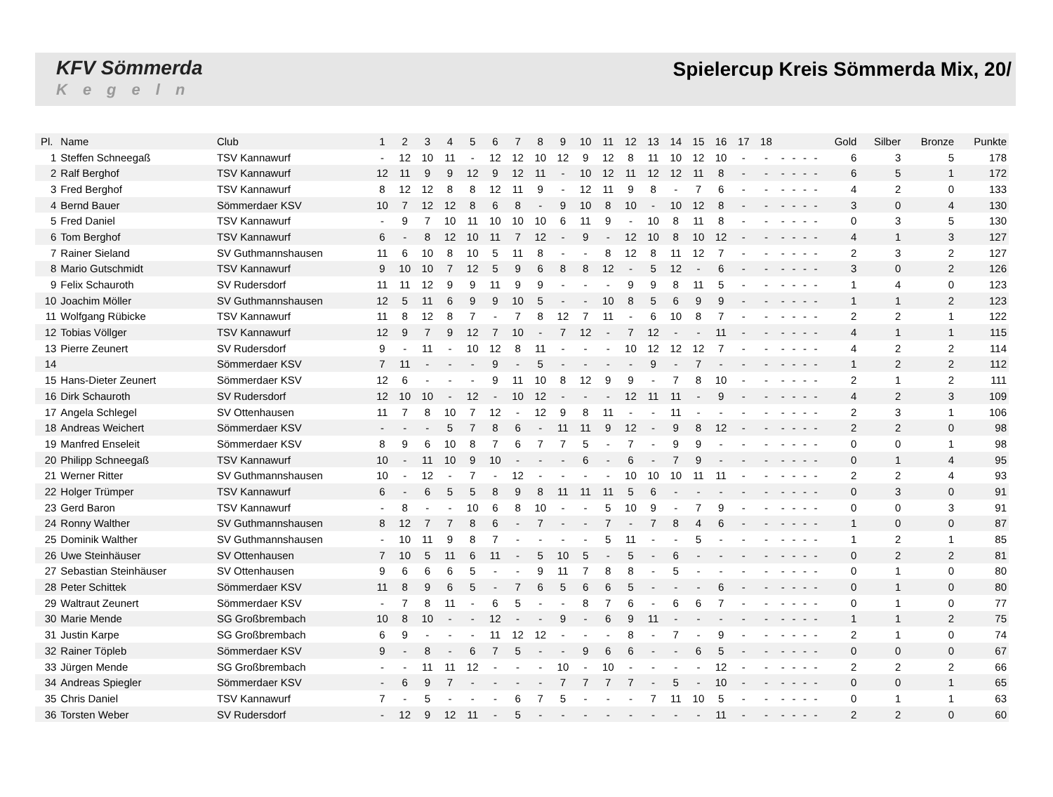KFV Sömmerda
Kegeln
Spielercup Kreis Sömmerda Mix, 20/
| Pl. | Name | Club | 1 | 2 | 3 | 4 | 5 | 6 | 7 | 8 | 9 | 10 | 11 | 12 | 13 | 14 | 15 | 16 | 17 | 18 | | | | | Gold | Silber | Bronze | Punkte |
| --- | --- | --- | --- | --- | --- | --- | --- | --- | --- | --- | --- | --- | --- | --- | --- | --- | --- | --- | --- | --- | --- | --- | --- | --- | --- | --- | --- | --- |
| 1 | Steffen Schneegaß | TSV Kannawurf | - | 12 | 10 | 11 | - | 12 | 12 | 10 | 12 | 9 | 12 | 8 | 11 | 10 | 12 | 10 | - | - | - | - | - | - | 6 | 3 | 5 | 178 |
| 2 | Ralf Berghof | TSV Kannawurf | 12 | 11 | 9 | 9 | 12 | 9 | 12 | 11 | - | 10 | 12 | 11 | 12 | 12 | 11 | 8 | - | - | - | - | - | - | 6 | 5 | 1 | 172 |
| 3 | Fred Berghof | TSV Kannawurf | 8 | 12 | 12 | 8 | 8 | 12 | 11 | 9 | - | 12 | 11 | 9 | 8 | - | 7 | 6 | - | - | - | - | - | - | 4 | 2 | 0 | 133 |
| 4 | Bernd Bauer | Sömmerdaer KSV | 10 | 7 | 12 | 12 | 8 | 6 | 8 | - | 9 | 10 | 8 | 10 | - | 10 | 12 | 8 | - | - | - | - | - | - | 3 | 0 | 4 | 130 |
| 5 | Fred Daniel | TSV Kannawurf | - | 9 | 7 | 10 | 11 | 10 | 10 | 10 | 6 | 11 | 9 | - | 10 | 8 | 11 | 8 | - | - | - | - | - | - | 0 | 3 | 5 | 130 |
| 6 | Tom Berghof | TSV Kannawurf | 6 | - | 8 | 12 | 10 | 11 | 7 | 12 | - | 9 | - | 12 | 10 | 8 | 10 | 12 | - | - | - | - | - | - | 4 | 1 | 3 | 127 |
| 7 | Rainer Sieland | SV Guthmannshausen | 11 | 6 | 10 | 8 | 10 | 5 | 11 | 8 | - | - | 8 | 12 | 8 | 11 | 12 | 7 | - | - | - | - | - | - | 2 | 3 | 2 | 127 |
| 8 | Mario Gutschmidt | TSV Kannawurf | 9 | 10 | 10 | 7 | 12 | 5 | 9 | 6 | 8 | 8 | 12 | - | 5 | 12 | - | 6 | - | - | - | - | - | - | 3 | 0 | 2 | 126 |
| 9 | Felix Schauroth | SV Rudersdorf | 11 | 11 | 12 | 9 | 9 | 11 | 9 | 9 | - | - | - | 9 | 9 | 8 | 11 | 5 | - | - | - | - | - | - | 1 | 4 | 0 | 123 |
| 10 | Joachim Möller | SV Guthmannshausen | 12 | 5 | 11 | 6 | 9 | 9 | 10 | 5 | - | - | 10 | 8 | 5 | 6 | 9 | 9 | - | - | - | - | - | - | 1 | 1 | 2 | 123 |
| 11 | Wolfgang Rübicke | TSV Kannawurf | 11 | 8 | 12 | 8 | 7 | - | 7 | 8 | 12 | 7 | 11 | - | 6 | 10 | 8 | 7 | - | - | - | - | - | - | 2 | 2 | 1 | 122 |
| 12 | Tobias Völlger | TSV Kannawurf | 12 | 9 | 7 | 9 | 12 | 7 | 10 | - | 7 | 12 | - | 7 | 12 | - | - | 11 | - | - | - | - | - | - | 4 | 1 | 1 | 115 |
| 13 | Pierre Zeunert | SV Rudersdorf | 9 | - | 11 | - | 10 | 12 | 8 | 11 | - | - | - | 10 | 12 | 12 | 12 | 7 | - | - | - | - | - | - | 4 | 2 | 2 | 114 |
| 14 | | Sömmerdaer KSV | 7 | 11 | - | - | - | 9 | - | 5 | - | - | - | - | 9 | - | 7 | - | - | - | - | - | - | - | 1 | 2 | 2 | 112 |
| 15 | Hans-Dieter Zeunert | Sömmerdaer KSV | 12 | 6 | - | - | - | 9 | 11 | 10 | 8 | 12 | 9 | 9 | - | 7 | 8 | 10 | - | - | - | - | - | - | 2 | 1 | 2 | 111 |
| 16 | Dirk Schauroth | SV Rudersdorf | 12 | 10 | 10 | - | 12 | - | 10 | 12 | - | - | - | 12 | 11 | 11 | - | 9 | - | - | - | - | - | - | 4 | 2 | 3 | 109 |
| 17 | Angela Schlegel | SV Ottenhausen | 11 | 7 | 8 | 10 | 7 | 12 | - | 12 | 9 | 8 | 11 | - | - | 11 | - | - | - | - | - | - | - | - | 2 | 3 | 1 | 106 |
| 18 | Andreas Weichert | Sömmerdaer KSV | - | - | - | 5 | 7 | 8 | 6 | - | 11 | 11 | 9 | 12 | - | 9 | 8 | 12 | - | - | - | - | - | - | 2 | 2 | 0 | 98 |
| 19 | Manfred Enseleit | Sömmerdaer KSV | 8 | 9 | 6 | 10 | 8 | 7 | 6 | 7 | 7 | 5 | - | 7 | - | 9 | 9 | - | - | - | - | - | - | - | 0 | 0 | 1 | 98 |
| 20 | Philipp Schneegaß | TSV Kannawurf | 10 | - | 11 | 10 | 9 | 10 | - | - | - | 6 | - | 6 | - | 7 | 9 | - | - | - | - | - | - | - | 0 | 1 | 4 | 95 |
| 21 | Werner Ritter | SV Guthmannshausen | 10 | - | 12 | - | 7 | - | 12 | - | - | - | - | 10 | 10 | 10 | 11 | 11 | - | - | - | - | - | - | 2 | 2 | 4 | 93 |
| 22 | Holger Trümper | TSV Kannawurf | 6 | - | 6 | 5 | 5 | 8 | 9 | 8 | 11 | 11 | 11 | 5 | 6 | - | - | - | - | - | - | - | - | - | 0 | 3 | 0 | 91 |
| 23 | Gerd Baron | TSV Kannawurf | - | 8 | - | - | 10 | 6 | 8 | 10 | - | - | 5 | 10 | 9 | - | 7 | 9 | - | - | - | - | - | - | 0 | 0 | 3 | 91 |
| 24 | Ronny Walther | SV Guthmannshausen | 8 | 12 | 7 | 7 | 8 | 6 | - | 7 | - | - | 7 | - | 7 | 8 | 4 | 6 | - | - | - | - | - | - | 1 | 0 | 0 | 87 |
| 25 | Dominik Walther | SV Guthmannshausen | - | 10 | 11 | 9 | 8 | 7 | - | - | - | - | 5 | 11 | - | - | 5 | - | - | - | - | - | - | - | 1 | 2 | 1 | 85 |
| 26 | Uwe Steinhäuser | SV Ottenhausen | 7 | 10 | 5 | 11 | 6 | 11 | - | 5 | 10 | 5 | - | 5 | - | 6 | - | - | - | - | - | - | - | - | 0 | 2 | 2 | 81 |
| 27 | Sebastian Steinhäuser | SV Ottenhausen | 9 | 6 | 6 | 6 | 5 | - | - | 9 | 11 | 7 | 8 | 8 | - | 5 | - | - | - | - | - | - | - | - | 0 | 1 | 0 | 80 |
| 28 | Peter Schittek | Sömmerdaer KSV | 11 | 8 | 9 | 6 | 5 | - | 7 | 6 | 5 | 6 | 6 | 5 | - | - | - | 6 | - | - | - | - | - | - | 0 | 1 | 0 | 80 |
| 29 | Waltraut Zeunert | Sömmerdaer KSV | - | 7 | 8 | 11 | - | 6 | 5 | - | - | 8 | 7 | 6 | - | 6 | 6 | 7 | - | - | - | - | - | - | 0 | 1 | 0 | 77 |
| 30 | Marie Mende | SG Großbrembach | 10 | 8 | 10 | - | - | 12 | - | - | 9 | - | 6 | 9 | 11 | - | - | - | - | - | - | - | - | - | 1 | 1 | 2 | 75 |
| 31 | Justin Karpe | SG Großbrembach | 6 | 9 | - | - | - | 11 | 12 | 12 | - | - | - | 8 | - | 7 | - | 9 | - | - | - | - | - | - | 2 | 1 | 0 | 74 |
| 32 | Rainer Töpleb | Sömmerdaer KSV | 9 | - | 8 | - | 6 | 7 | 5 | - | - | 9 | 6 | 6 | - | - | 6 | 5 | - | - | - | - | - | - | 0 | 0 | 0 | 67 |
| 33 | Jürgen Mende | SG Großbrembach | - | - | 11 | 11 | 12 | - | - | - | 10 | - | 10 | - | - | - | - | 12 | - | - | - | - | - | - | 2 | 2 | 2 | 66 |
| 34 | Andreas Spiegler | Sömmerdaer KSV | - | 6 | 9 | 7 | - | - | - | - | 7 | 7 | 7 | 7 | - | 5 | - | 10 | - | - | - | - | - | - | 0 | 0 | 1 | 65 |
| 35 | Chris Daniel | TSV Kannawurf | 7 | - | 5 | - | - | - | 6 | 7 | 5 | - | - | - | 7 | 11 | 10 | 5 | - | - | - | - | - | - | 0 | 1 | 1 | 63 |
| 36 | Torsten Weber | SV Rudersdorf | - | 12 | 9 | 12 | 11 | - | 5 | - | - | - | - | - | - | - | - | 11 | - | - | - | - | - | - | 2 | 2 | 0 | 60 |